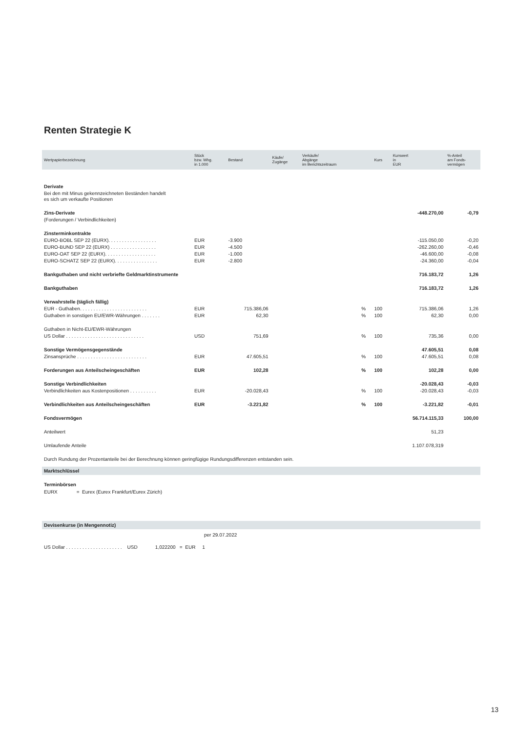Renten Strategie K
| Wertpapierbezeichnung | Stück bzw. Whg. in 1.000 | Bestand | Käufe/ Zugänge | Verkäufe/ Abgänge im Berichtszeitraum | | Kurs | Kurswert in EUR | %-Anteil am Fonds- vermögen |
| --- | --- | --- | --- | --- | --- | --- | --- | --- |
| Derivate | | | | | | | | |
| Bei den mit Minus gekennzeichneten Beständen handelt es sich um verkaufte Positionen | | | | | | | | |
| Zins-Derivate | | | | | | | -448.270,00 | -0,79 |
| (Forderungen / Verbindlichkeiten) | | | | | | | | |
| Zinsterminkontrakte | | | | | | | | |
| EURO-BOBL SEP 22 (EURX). . . . . . . . . . . . . . . . . . | EUR | -3.900 | | | | | -115.050,00 | -0,20 |
| EURO-BUND SEP 22 (EURX) . . . . . . . . . . . . . . . . . | EUR | -4.500 | | | | | -262.260,00 | -0,46 |
| EURO-OAT SEP 22 (EURX). . . . . . . . . . . . . . . . . . . | EUR | -1.000 | | | | | -46.600,00 | -0,08 |
| EURO-SCHATZ SEP 22 (EURX). . . . . . . . . . . . . . . . | EUR | -2.800 | | | | | -24.360,00 | -0,04 |
| Bankguthaben und nicht verbriefte Geldmarktinstrumente | | | | | | | 716.183,72 | 1,26 |
| Bankguthaben | | | | | | | 716.183,72 | 1,26 |
| Verwahrstelle (täglich fällig) | | | | | | | | |
| EUR - Guthaben. . . . . . . . . . . . . . . . . . . . . . . . . | EUR | 715.386,06 | | | % | 100 | 715.386,06 | 1,26 |
| Guthaben in sonstigen EU/EWR-Währungen . . . . . . . | EUR | 62,30 | | | % | 100 | 62,30 | 0,00 |
| Guthaben in Nicht-EU/EWR-Währungen | | | | | | | | |
| US Dollar . . . . . . . . . . . . . . . . . . . . . . . . . . . . . | USD | 751,69 | | | % | 100 | 735,36 | 0,00 |
| Sonstige Vermögensgegenstände | | | | | | | 47.605,51 | 0,08 |
| Zinsansprüche . . . . . . . . . . . . . . . . . . . . . . . . . . | EUR | 47.605,51 | | | % | 100 | 47.605,51 | 0,08 |
| Forderungen aus Anteilscheingeschäften | EUR | 102,28 | | | % | 100 | 102,28 | 0,00 |
| Sonstige Verbindlichkeiten | | | | | | | -20.028,43 | -0,03 |
| Verbindlichkeiten aus Kostenpositionen . . . . . . . . . . | EUR | -20.028,43 | | | % | 100 | -20.028,43 | -0,03 |
| Verbindlichkeiten aus Anteilscheingeschäften | EUR | -3.221,82 | | | % | 100 | -3.221,82 | -0,01 |
| Fondsvermögen | | | | | | | 56.714.115,33 | 100,00 |
| Anteilwert | | | | | | | 51,23 | |
| Umlaufende Anteile | | | | | | | 1.107.078,319 | |
| Durch Rundung der Prozentanteile bei der Berechnung können geringfügige Rundungsdifferenzen entstanden sein. | | | | | | | | |
Marktschlüssel
Terminbörsen
EURX = Eurex (Eurex Frankfurt/Eurex Zürich)
Devisenkurse (in Mengennotiz)
per 29.07.2022
US Dollar . . . . . . . . . . . . . . . . . . . . . USD 1,022200 = EUR 1
13